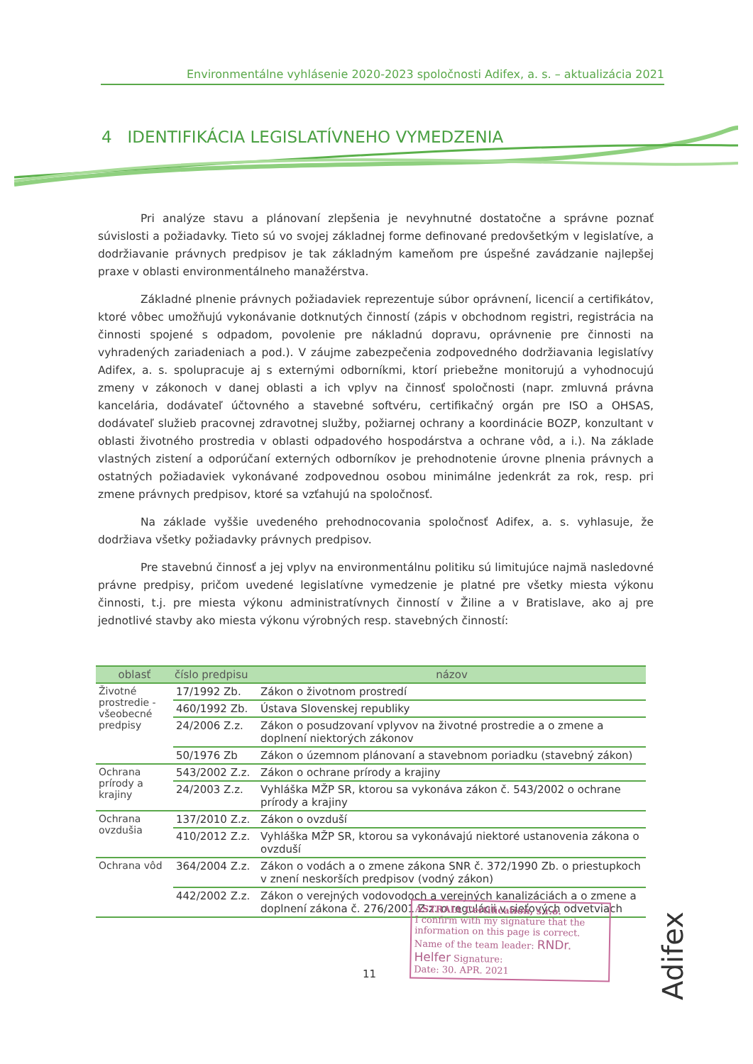Environmentálne vyhlásenie 2020-2023 spoločnosti Adifex, a. s. – aktualizácia 2021
4 IDENTIFIKÁCIA LEGISLATÍVNEHO VYMEDZENIA
Pri analýze stavu a plánovaní zlepšenia je nevyhnutné dostatočne a správne poznať súvislosti a požiadavky. Tieto sú vo svojej základnej forme definované predovšetkým v legislatíve, a dodržiavanie právnych predpisov je tak základným kameňom pre úspešné zavádzanie najlepšej praxe v oblasti environmentálneho manažérstva.
Základné plnenie právnych požiadaviek reprezentuje súbor oprávnení, licencií a certifikátov, ktoré vôbec umožňujú vykonávanie dotknutých činností (zápis v obchodnom registri, registrácia na činnosti spojené s odpadom, povolenie pre nákladnú dopravu, oprávnenie pre činnosti na vyhradených zariadeniach a pod.). V záujme zabezpečenia zodpovedného dodržiavania legislatívy Adifex, a. s. spolupracuje aj s externými odborníkmi, ktorí priebežne monitorujú a vyhodnocujú zmeny v zákonoch v danej oblasti a ich vplyv na činnosť spoločnosti (napr. zmluvná právna kancelária, dodávateľ účtovného a stavebné softvéru, certifikačný orgán pre ISO a OHSAS, dodávateľ služieb pracovnej zdravotnej služby, požiarnej ochrany a koordinácie BOZP, konzultant v oblasti životného prostredia v oblasti odpadového hospodárstva a ochrane vôd, a i.). Na základe vlastných zistení a odporúčaní externých odborníkov je prehodnotenie úrovne plnenia právnych a ostatných požiadaviek vykonávané zodpovednou osobou minimálne jedenkrát za rok, resp. pri zmene právnych predpisov, ktoré sa vzťahujú na spoločnosť.
Na základe vyššie uvedeného prehodnocovania spoločnosť Adifex, a. s. vyhlasuje, že dodržiava všetky požiadavky právnych predpisov.
Pre stavebnú činnosť a jej vplyv na environmentálnu politiku sú limitujúce najmä nasledovné právne predpisy, pričom uvedené legislatívne vymedzenie je platné pre všetky miesta výkonu činnosti, t.j. pre miesta výkonu administratívnych činností v Žiline a v Bratislave, ako aj pre jednotlivé stavby ako miesta výkonu výrobných resp. stavebných činností:
| oblasť | číslo predpisu | názov |
| --- | --- | --- |
| Životné prostredie - všeobecné predpisy | 17/1992 Zb. | Zákon o životnom prostredí |
| | 460/1992 Zb. | Ústava Slovenskej republiky |
| | 24/2006 Z.z. | Zákon o posudzovaní vplyvov na životné prostredie a o zmene a doplnení niektorých zákonov |
| | 50/1976 Zb | Zákon o územnom plánovaní a stavebnom poriadku (stavebný zákon) |
| Ochrana prírody a krajiny | 543/2002 Z.z. | Zákon o ochrane prírody a krajiny |
| | 24/2003 Z.z. | Vyhláška MŽP SR, ktorou sa vykonáva zákon č. 543/2002 o ochrane prírody a krajiny |
| Ochrana ovzdušia | 137/2010 Z.z. | Zákon o ovzduší |
| | 410/2012 Z.z. | Vyhláška MŽP SR, ktorou sa vykonávajú niektoré ustanovenia zákona o ovzduší |
| Ochrana vôd | 364/2004 Z.z. | Zákon o vodách a o zmene zákona SNR č. 372/1990 Zb. o priestupkoch v znení neskorších predpisov (vodný zákon) |
| | 442/2002 Z.z. | Zákon o verejných vodovodoch a verejných kanalizáciách a o zmene a doplnení zákona č. 276/2001 Z.z. o regulácii v sieťových odvetviach |
11
ASTRAIA Certification, s.r.o.
I confirm with my signature that the information on this page is correct.
Name of the team leader: RNDr. Helfer Signature:
Date: 30. APR. 2021
Adifex